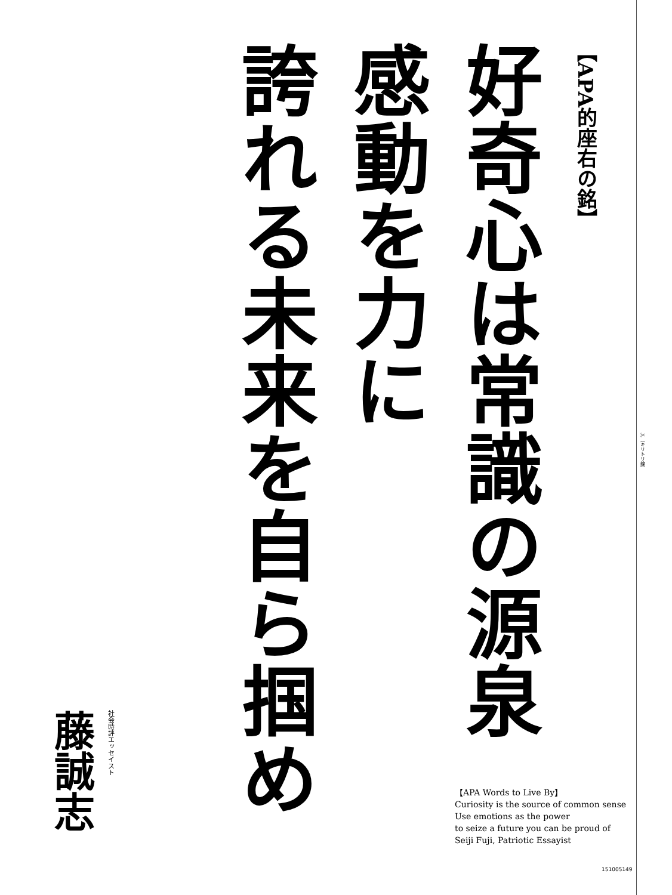【APA的座右の銘】
好奇心は常識の源泉
感動を力に
誇れる未来を自ら掴め
社会時評エッセイスト
藤誠志
【APA Words to Live By】
Curiosity is the source of common sense
Use emotions as the power
to seize a future you can be proud of
Seiji Fuji, Patriotic Essayist
✂（キリトリ線）
151005149